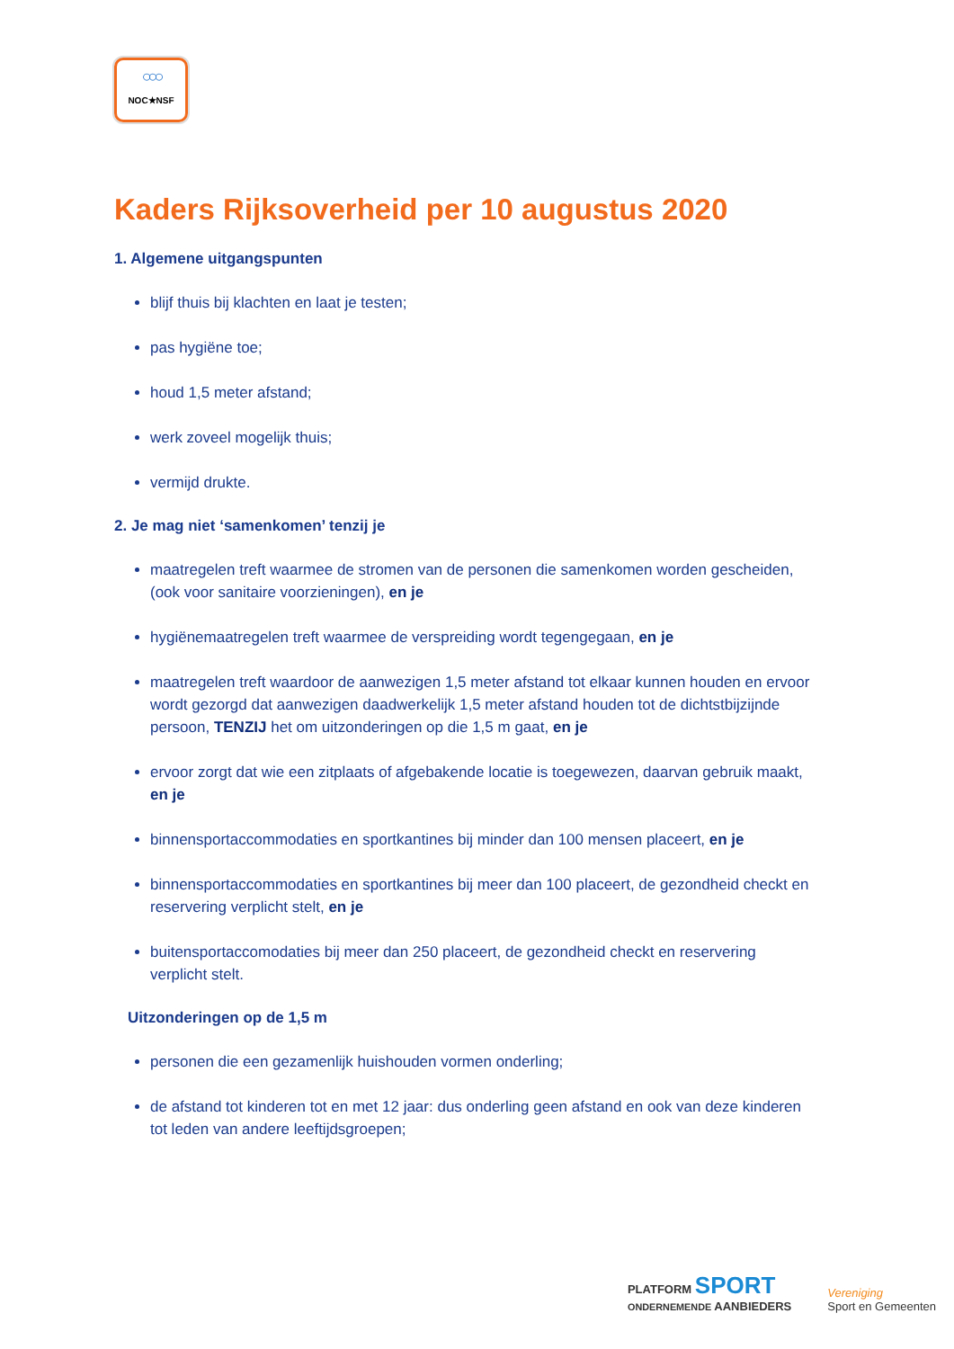○○○
NOC★NSF
Kaders Rijksoverheid per 10 augustus 2020
1. Algemene uitgangspunten
blijf thuis bij klachten en laat je testen;
pas hygiëne toe;
houd 1,5 meter afstand;
werk zoveel mogelijk thuis;
vermijd drukte.
2. Je mag niet ‘samenkomen’ tenzij je
maatregelen treft waarmee de stromen van de personen die samenkomen worden gescheiden, (ook voor sanitaire voorzieningen), en je
hygiënemaatregelen treft waarmee de verspreiding wordt tegengegaan, en je
maatregelen treft waardoor de aanwezigen 1,5 meter afstand tot elkaar kunnen houden en ervoor wordt gezorgd dat aanwezigen daadwerkelijk 1,5 meter afstand houden tot de dichtstbijzijnde persoon, TENZIJ het om uitzonderingen op die 1,5 m gaat, en je
ervoor zorgt dat wie een zitplaats of afgebakende locatie is toegewezen, daarvan gebruik maakt, en je
binnensportaccommodaties en sportkantines bij minder dan 100 mensen placeert, en je
binnensportaccommodaties en sportkantines bij meer dan 100 placeert, de gezondheid checkt en reservering verplicht stelt, en je
buitensportaccomodaties bij meer dan 250 placeert, de gezondheid checkt en reservering verplicht stelt.
Uitzonderingen op de 1,5 m
personen die een gezamenlijk huishouden vormen onderling;
de afstand tot kinderen tot en met 12 jaar: dus onderling geen afstand en ook van deze kinderen tot leden van andere leeftijdsgroepen;
PLATFORM SPORT
ONDERNEMENDE AANBIEDERS
Vereniging
Sport en Gemeenten